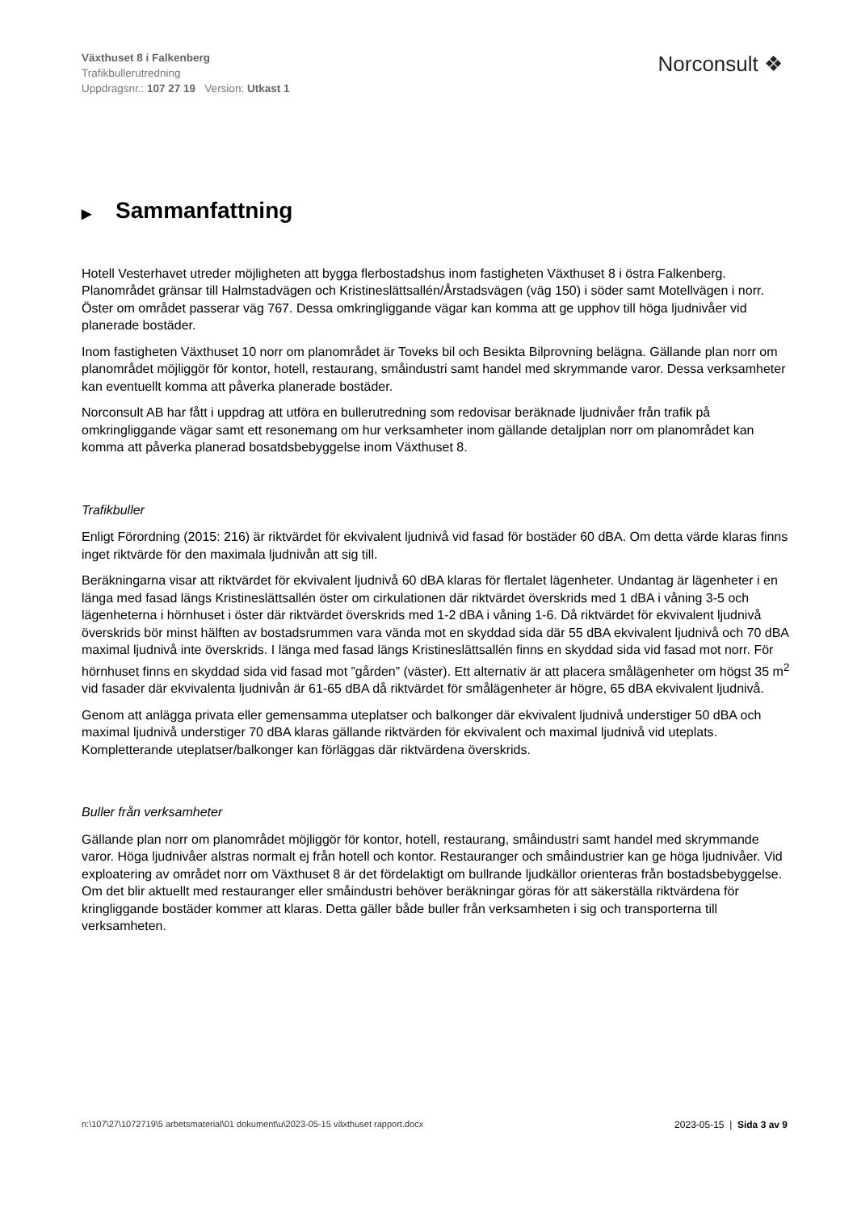Växthuset 8 i Falkenberg
Trafikbullerutredning
Uppdragsnr.: 107 27 19 Version: Utkast 1
Norconsult ❖
▶ Sammanfattning
Hotell Vesterhavet utreder möjligheten att bygga flerbostadshus inom fastigheten Växthuset 8 i östra Falkenberg. Planområdet gränsar till Halmstadvägen och Kristineslättsallén/Årstadsvägen (väg 150) i söder samt Motellvägen i norr. Öster om området passerar väg 767. Dessa omkringliggande vägar kan komma att ge upphov till höga ljudnivåer vid planerade bostäder.
Inom fastigheten Växthuset 10 norr om planområdet är Toveks bil och Besikta Bilprovning belägna. Gällande plan norr om planområdet möjliggör för kontor, hotell, restaurang, småindustri samt handel med skrymmande varor. Dessa verksamheter kan eventuellt komma att påverka planerade bostäder.
Norconsult AB har fått i uppdrag att utföra en bullerutredning som redovisar beräknade ljudnivåer från trafik på omkringliggande vägar samt ett resonemang om hur verksamheter inom gällande detaljplan norr om planområdet kan komma att påverka planerad bosatdsbebyggelse inom Växthuset 8.
Trafikbuller
Enligt Förordning (2015: 216) är riktvärdet för ekvivalent ljudnivå vid fasad för bostäder 60 dBA. Om detta värde klaras finns inget riktvärde för den maximala ljudnivån att sig till.
Beräkningarna visar att riktvärdet för ekvivalent ljudnivå 60 dBA klaras för flertalet lägenheter. Undantag är lägenheter i en länga med fasad längs Kristineslättsallén öster om cirkulationen där riktvärdet överskrids med 1 dBA i våning 3-5 och lägenheterna i hörnhuset i öster där riktvärdet överskrids med 1-2 dBA i våning 1-6. Då riktvärdet för ekvivalent ljudnivå överskrids bör minst hälften av bostadsrummen vara vända mot en skyddad sida där 55 dBA ekvivalent ljudnivå och 70 dBA maximal ljudnivå inte överskrids. I länga med fasad längs Kristineslättsallén finns en skyddad sida vid fasad mot norr. För hörnhuset finns en skyddad sida vid fasad mot ”gården” (väster). Ett alternativ är att placera smålägenheter om högst 35 m<sup>2</sup> vid fasader där ekvivalenta ljudnivån är 61-65 dBA då riktvärdet för smålägenheter är högre, 65 dBA ekvivalent ljudnivå.
Genom att anlägga privata eller gemensamma uteplatser och balkonger där ekvivalent ljudnivå understiger 50 dBA och maximal ljudnivå understiger 70 dBA klaras gällande riktvärden för ekvivalent och maximal ljudnivå vid uteplats. Kompletterande uteplatser/balkonger kan förläggas där riktvärdena överskrids.
Buller från verksamheter
Gällande plan norr om planområdet möjliggör för kontor, hotell, restaurang, småindustri samt handel med skrymmande varor. Höga ljudnivåer alstras normalt ej från hotell och kontor. Restauranger och småindustrier kan ge höga ljudnivåer. Vid exploatering av området norr om Växthuset 8 är det fördelaktigt om bullrande ljudkällor orienteras från bostadsbebyggelse. Om det blir aktuellt med restauranger eller småindustri behöver beräkningar göras för att säkerställa riktvärdena för kringliggande bostäder kommer att klaras. Detta gäller både buller från verksamheten i sig och transporterna till verksamheten.
n:\107\27\1072719\5 arbetsmaterial\01 dokument\u\2023-05-15 växthuset rapport.docx 2023-05-15 | Sida 3 av 9